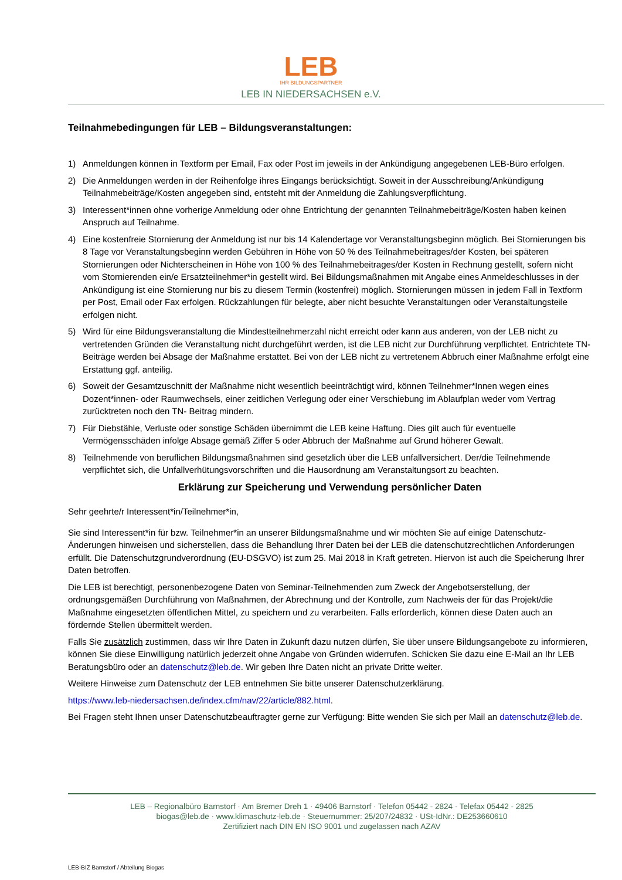LEB
IHR BILDUNGSPARTNER
LEB IN NIEDERSACHSEN e.V.
Teilnahmebedingungen für LEB – Bildungsveranstaltungen:
1) Anmeldungen können in Textform per Email, Fax oder Post im jeweils in der Ankündigung angegebenen LEB-Büro erfolgen.
2) Die Anmeldungen werden in der Reihenfolge ihres Eingangs berücksichtigt. Soweit in der Ausschreibung/Ankündigung Teilnahmebeiträge/Kosten angegeben sind, entsteht mit der Anmeldung die Zahlungsverpflichtung.
3) Interessent*innen ohne vorherige Anmeldung oder ohne Entrichtung der genannten Teilnahmebeiträge/Kosten haben keinen Anspruch auf Teilnahme.
4) Eine kostenfreie Stornierung der Anmeldung ist nur bis 14 Kalendertage vor Veranstaltungsbeginn möglich. Bei Stornierungen bis 8 Tage vor Veranstaltungsbeginn werden Gebühren in Höhe von 50 % des Teilnahmebeitrages/der Kosten, bei späteren Stornierungen oder Nichterscheinen in Höhe von 100 % des Teilnahmebeitrages/der Kosten in Rechnung gestellt, sofern nicht vom Stornierenden ein/e Ersatzteilnehmer*in gestellt wird. Bei Bildungsmaßnahmen mit Angabe eines Anmeldeschlusses in der Ankündigung ist eine Stornierung nur bis zu diesem Termin (kostenfrei) möglich. Stornierungen müssen in jedem Fall in Textform per Post, Email oder Fax erfolgen. Rückzahlungen für belegte, aber nicht besuchte Veranstaltungen oder Veranstaltungsteile erfolgen nicht.
5) Wird für eine Bildungsveranstaltung die Mindestteilnehmerzahl nicht erreicht oder kann aus anderen, von der LEB nicht zu vertretenden Gründen die Veranstaltung nicht durchgeführt werden, ist die LEB nicht zur Durchführung verpflichtet. Entrichtete TN-Beiträge werden bei Absage der Maßnahme erstattet. Bei von der LEB nicht zu vertretenem Abbruch einer Maßnahme erfolgt eine Erstattung ggf. anteilig.
6) Soweit der Gesamtzuschnitt der Maßnahme nicht wesentlich beeinträchtigt wird, können Teilnehmer*Innen wegen eines Dozent*innen- oder Raumwechsels, einer zeitlichen Verlegung oder einer Verschiebung im Ablaufplan weder vom Vertrag zurücktreten noch den TN- Beitrag mindern.
7) Für Diebstähle, Verluste oder sonstige Schäden übernimmt die LEB keine Haftung. Dies gilt auch für eventuelle Vermögensschäden infolge Absage gemäß Ziffer 5 oder Abbruch der Maßnahme auf Grund höherer Gewalt.
8) Teilnehmende von beruflichen Bildungsmaßnahmen sind gesetzlich über die LEB unfallversichert. Der/die Teilnehmende verpflichtet sich, die Unfallverhütungsvorschriften und die Hausordnung am Veranstaltungsort zu beachten.
Erklärung zur Speicherung und Verwendung persönlicher Daten
Sehr geehrte/r Interessent*in/Teilnehmer*in,
Sie sind Interessent*in für bzw. Teilnehmer*in an unserer Bildungsmaßnahme und wir möchten Sie auf einige Datenschutz-Änderungen hinweisen und sicherstellen, dass die Behandlung Ihrer Daten bei der LEB die datenschutzrechtlichen Anforderungen erfüllt. Die Datenschutzgrundverordnung (EU-DSGVO) ist zum 25. Mai 2018 in Kraft getreten. Hiervon ist auch die Speicherung Ihrer Daten betroffen.
Die LEB ist berechtigt, personenbezogene Daten von Seminar-Teilnehmenden zum Zweck der Angebotserstellung, der ordnungsgemäßen Durchführung von Maßnahmen, der Abrechnung und der Kontrolle, zum Nachweis der für das Projekt/die Maßnahme eingesetzten öffentlichen Mittel, zu speichern und zu verarbeiten. Falls erforderlich, können diese Daten auch an fördernde Stellen übermittelt werden.
Falls Sie zusätzlich zustimmen, dass wir Ihre Daten in Zukunft dazu nutzen dürfen, Sie über unsere Bildungsangebote zu informieren, können Sie diese Einwilligung natürlich jederzeit ohne Angabe von Gründen widerrufen. Schicken Sie dazu eine E-Mail an Ihr LEB Beratungsbüro oder an datenschutz@leb.de. Wir geben Ihre Daten nicht an private Dritte weiter.
Weitere Hinweise zum Datenschutz der LEB entnehmen Sie bitte unserer Datenschutzerklärung.
https://www.leb-niedersachsen.de/index.cfm/nav/22/article/882.html.
Bei Fragen steht Ihnen unser Datenschutzbeauftragter gerne zur Verfügung: Bitte wenden Sie sich per Mail an datenschutz@leb.de.
LEB – Regionalbüro Barnstorf · Am Bremer Dreh 1 · 49406 Barnstorf · Telefon 05442 - 2824 · Telefax 05442 - 2825
biogas@leb.de · www.klimaschutz-leb.de · Steuernummer: 25/207/24832 · USt-IdNr.: DE253660610
Zertifiziert nach DIN EN ISO 9001 und zugelassen nach AZAV
LEB-BIZ Barnstorf / Abteilung Biogas